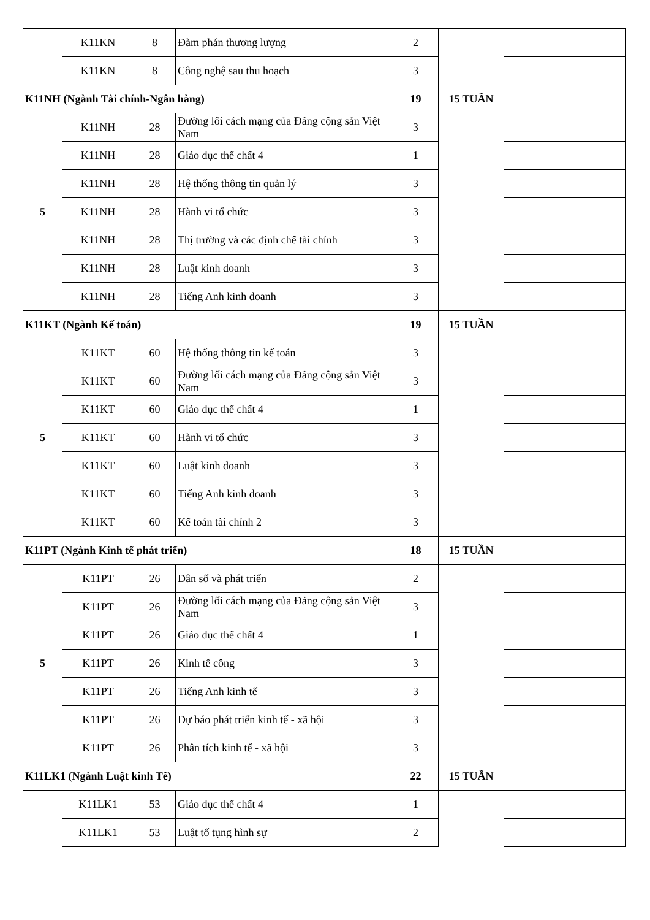| | K11KN | 8 | Đàm phán thương lượng | 2 | | |
| | K11KN | 8 | Công nghệ sau thu hoạch | 3 | | |
| K11NH (Ngành Tài chính-Ngân hàng) | | | | 19 | 15 TUẦN | |
| 5 | K11NH | 28 | Đường lối cách mạng của Đảng cộng sản Việt Nam | 3 | | |
| | K11NH | 28 | Giáo dục thể chất 4 | 1 | | |
| | K11NH | 28 | Hệ thống thông tin quản lý | 3 | | |
| | K11NH | 28 | Hành vi tổ chức | 3 | | |
| | K11NH | 28 | Thị trường và các định chế tài chính | 3 | | |
| | K11NH | 28 | Luật kinh doanh | 3 | | |
| | K11NH | 28 | Tiếng Anh kinh doanh | 3 | | |
| K11KT (Ngành Kế toán) | | | | 19 | 15 TUẦN | |
| 5 | K11KT | 60 | Hệ thống thông tin kế toán | 3 | | |
| | K11KT | 60 | Đường lối cách mạng của Đảng cộng sản Việt Nam | 3 | | |
| | K11KT | 60 | Giáo dục thể chất 4 | 1 | | |
| | K11KT | 60 | Hành vi tổ chức | 3 | | |
| | K11KT | 60 | Luật kinh doanh | 3 | | |
| | K11KT | 60 | Tiếng Anh kinh doanh | 3 | | |
| | K11KT | 60 | Kế toán tài chính 2 | 3 | | |
| K11PT (Ngành Kinh tế phát triển) | | | | 18 | 15 TUẦN | |
| 5 | K11PT | 26 | Dân số và phát triển | 2 | | |
| | K11PT | 26 | Đường lối cách mạng của Đảng cộng sản Việt Nam | 3 | | |
| | K11PT | 26 | Giáo dục thể chất 4 | 1 | | |
| | K11PT | 26 | Kinh tế công | 3 | | |
| | K11PT | 26 | Tiếng Anh kinh tế | 3 | | |
| | K11PT | 26 | Dự báo phát triển kinh tế - xã hội | 3 | | |
| | K11PT | 26 | Phân tích kinh tế - xã hội | 3 | | |
| K11LK1 (Ngành Luật kinh Tế) | | | | 22 | 15 TUẦN | |
| | K11LK1 | 53 | Giáo dục thể chất 4 | 1 | | |
| | K11LK1 | 53 | Luật tố tụng hình sự | 2 | | |